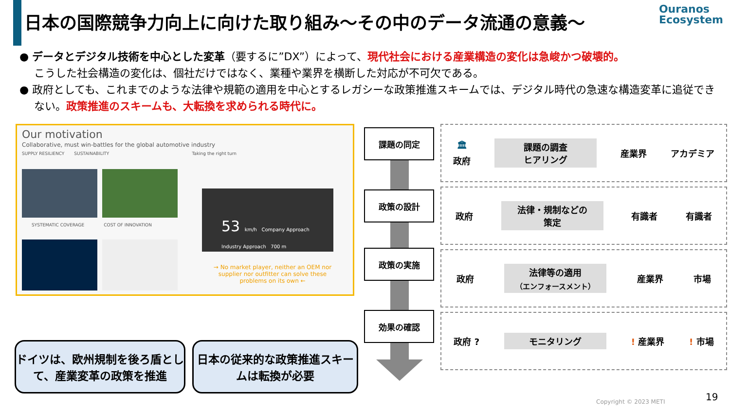日本の国際競争力向上に向けた取り組み～その中のデータ流通の意義～
Ouranos
Ecosystem
● データとデジタル技術を中心とした変革（要するに”DX”）によって、現代社会における産業構造の変化は急峻かつ破壊的。
こうした社会構造の変化は、個社だけではなく、業種や業界を横断した対応が不可欠である。
● 政府としても、これまでのような法律や規範の適用を中心とするレガシーな政策推進スキームでは、デジタル時代の急速な構造変革に追従できない。政策推進のスキームも、大転換を求められる時代に。
Our motivation
Collaborative, must win-battles for the global automotive industry
SUPPLY RESILIENCY SUSTAINABILITY Taking the right turn
SYSTEMATIC COVERAGE COST OF INNOVATION
53 km/h Company Approach Industry Approach 700 m
→ No market player, neither an OEM nor supplier nor outfitter can solve these problems on its own ←
課題の同定
政策の設計
政策の実施
効果の確認
🏛
政府 課題の調査
ヒアリング 産業界 アカデミア
政府 法律・規制などの
策定 有識者 有識者
政府 法律等の適用
（エンフォースメント） 産業界 市場
政府 ? モニタリング! 産業界! 市場
ドイツは、欧州規制を後ろ盾として、産業変革の政策を推進
日本の従来的な政策推進スキームは転換が必要
Copyright © 2023 METI 19